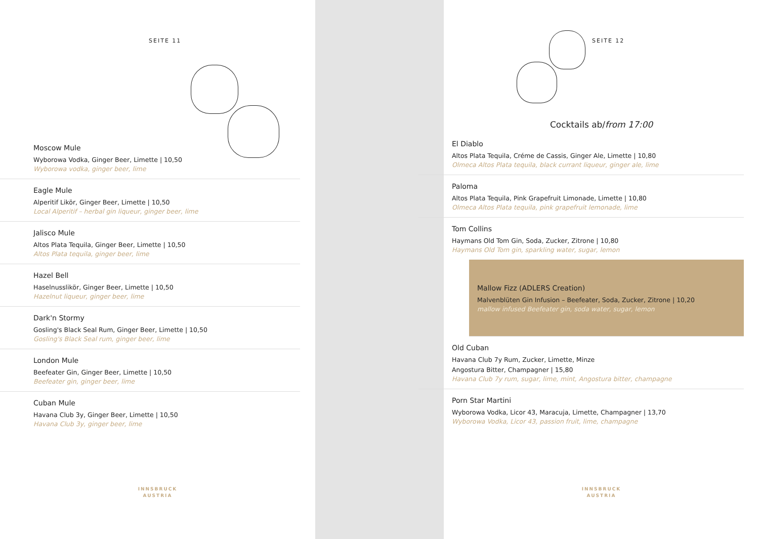SEITE 11
Moscow Mule
Wyborowa Vodka, Ginger Beer, Limette | 10,50
Wyborowa vodka, ginger beer, lime
Eagle Mule
Alperitif Likör, Ginger Beer, Limette | 10,50
Local Alperitif – herbal gin liqueur, ginger beer, lime
Jalisco Mule
Altos Plata Tequila, Ginger Beer, Limette | 10,50
Altos Plata tequila, ginger beer, lime
Hazel Bell
Haselnusslikör, Ginger Beer, Limette | 10,50
Hazelnut liqueur, ginger beer, lime
Dark'n Stormy
Gosling's Black Seal Rum, Ginger Beer, Limette | 10,50
Gosling's Black Seal rum, ginger beer, lime
London Mule
Beefeater Gin, Ginger Beer, Limette | 10,50
Beefeater gin, ginger beer, lime
Cuban Mule
Havana Club 3y, Ginger Beer, Limette | 10,50
Havana Club 3y, ginger beer, lime
INNSBRUCK
AUSTRIA
SEITE 12
Cocktails ab/from 17:00
El Diablo
Altos Plata Tequila, Créme de Cassis, Ginger Ale, Limette | 10,80
Olmeca Altos Plata tequila, black currant liqueur, ginger ale, lime
Paloma
Altos Plata Tequila, Pink Grapefruit Limonade, Limette | 10,80
Olmeca Altos Plata tequila, pink grapefruit lemonade, lime
Tom Collins
Haymans Old Tom Gin, Soda, Zucker, Zitrone | 10,80
Haymans Old Tom gin, sparkling water, sugar, lemon
Mallow Fizz (ADLERS Creation)
Malvenblüten Gin Infusion – Beefeater, Soda, Zucker, Zitrone | 10,20
mallow infused Beefeater gin, soda water, sugar, lemon
Old Cuban
Havana Club 7y Rum, Zucker, Limette, Minze
Angostura Bitter, Champagner | 15,80
Havana Club 7y rum, sugar, lime, mint, Angostura bitter, champagne
Porn Star Martini
Wyborowa Vodka, Licor 43, Maracuja, Limette, Champagner | 13,70
Wyborowa Vodka, Licor 43, passion fruit, lime, champagne
INNSBRUCK
AUSTRIA